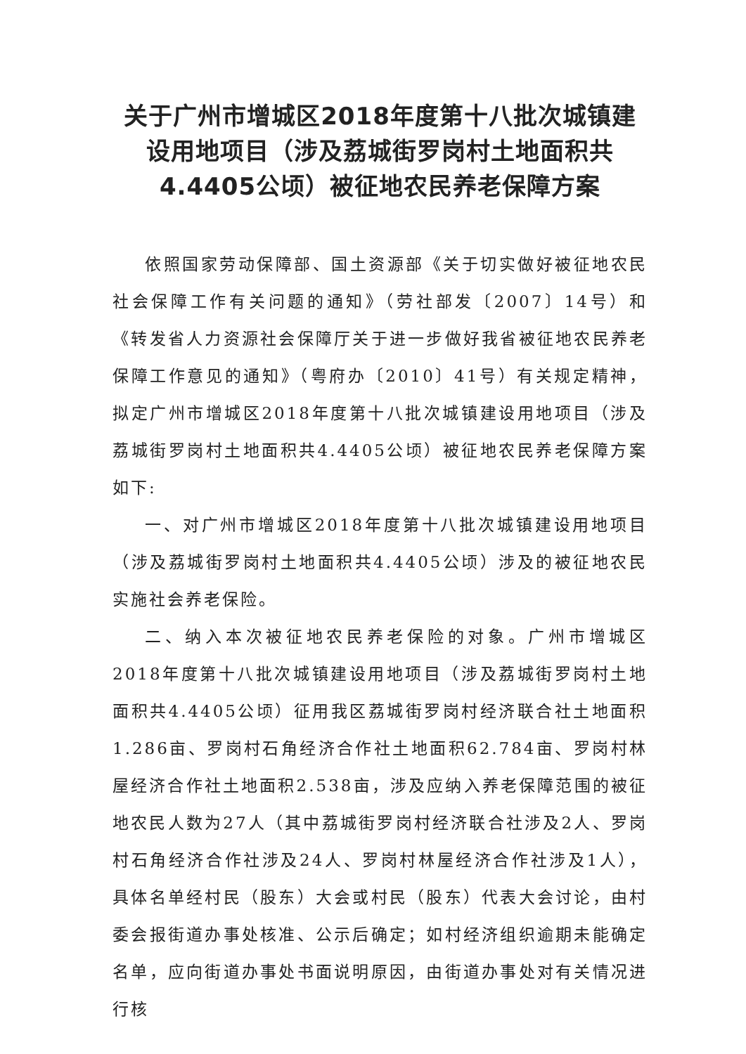关于广州市增城区2018年度第十八批次城镇建设用地项目（涉及荔城街罗岗村土地面积共4.4405公顷）被征地农民养老保障方案
依照国家劳动保障部、国土资源部《关于切实做好被征地农民社会保障工作有关问题的通知》（劳社部发〔2007〕14号）和《转发省人力资源社会保障厅关于进一步做好我省被征地农民养老保障工作意见的通知》（粤府办〔2010〕41号）有关规定精神，拟定广州市增城区2018年度第十八批次城镇建设用地项目（涉及荔城街罗岗村土地面积共4.4405公顷）被征地农民养老保障方案如下:
一、对广州市增城区2018年度第十八批次城镇建设用地项目（涉及荔城街罗岗村土地面积共4.4405公顷）涉及的被征地农民实施社会养老保险。
二、纳入本次被征地农民养老保险的对象。广州市增城区2018年度第十八批次城镇建设用地项目（涉及荔城街罗岗村土地面积共4.4405公顷）征用我区荔城街罗岗村经济联合社土地面积1.286亩、罗岗村石角经济合作社土地面积62.784亩、罗岗村林屋经济合作社土地面积2.538亩，涉及应纳入养老保障范围的被征地农民人数为27人（其中荔城街罗岗村经济联合社涉及2人、罗岗村石角经济合作社涉及24人、罗岗村林屋经济合作社涉及1人），具体名单经村民（股东）大会或村民（股东）代表大会讨论，由村委会报街道办事处核准、公示后确定；如村经济组织逾期未能确定名单，应向街道办事处书面说明原因，由街道办事处对有关情况进行核